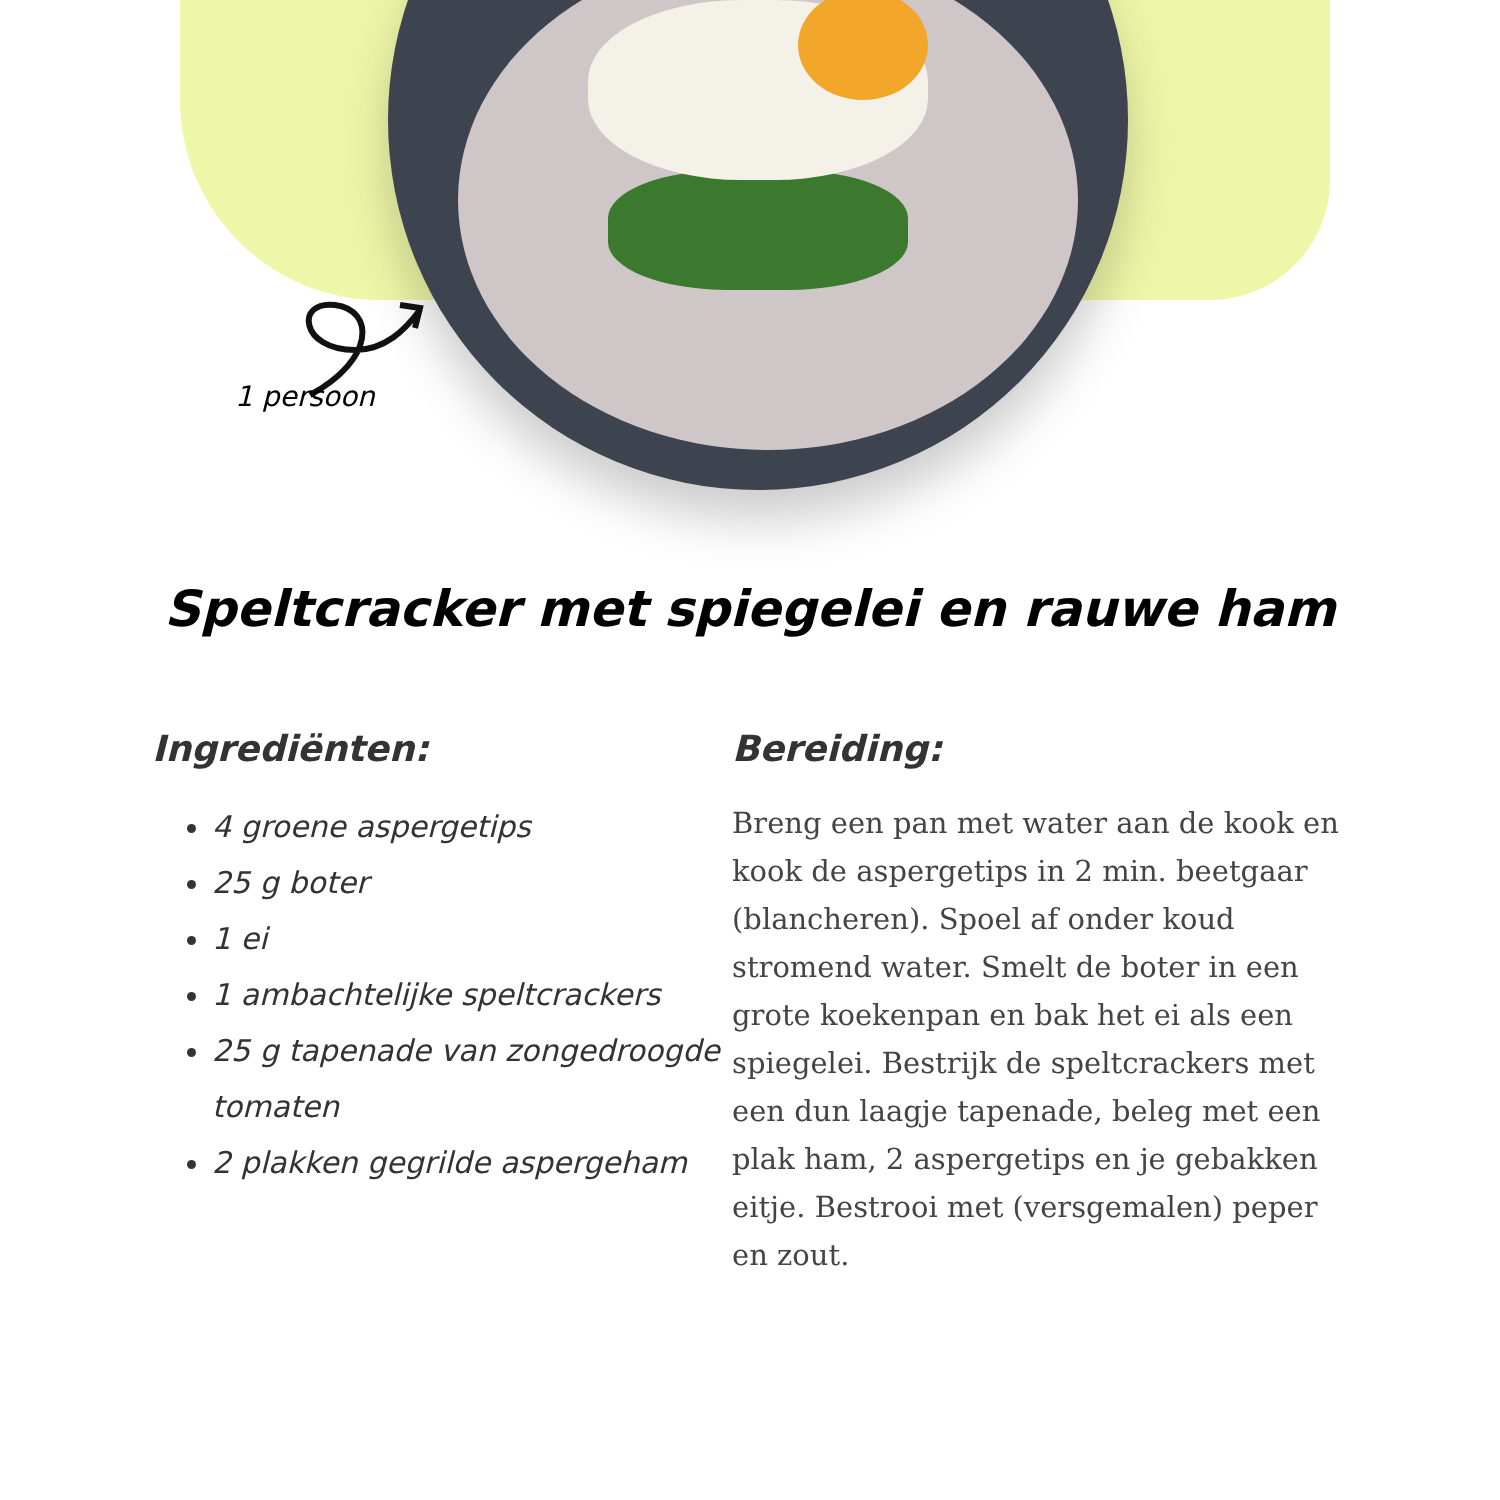1 persoon
Speltcracker met spiegelei en rauwe ham
Ingrediënten:
4 groene aspergetips
25 g boter
1 ei
1 ambachtelijke speltcrackers
25 g tapenade van zongedroogde tomaten
2 plakken gegrilde aspergeham
Bereiding:
Breng een pan met water aan de kook en kook de aspergetips in 2 min. beetgaar (blancheren). Spoel af onder koud stromend water. Smelt de boter in een grote koekenpan en bak het ei als een spiegelei. Bestrijk de speltcrackers met een dun laagje tapenade, beleg met een plak ham, 2 aspergetips en je gebakken eitje. Bestrooi met (versgemalen) peper en zout.